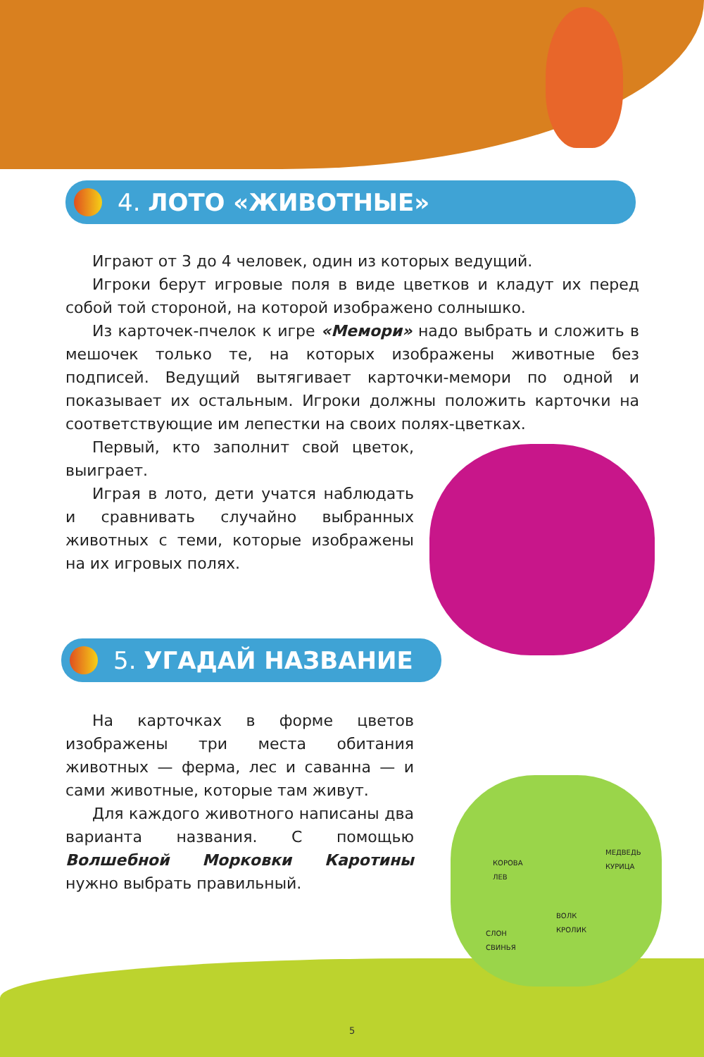4. ЛОТО «ЖИВОТНЫЕ»
Играют от 3 до 4 человек, один из которых ведущий.
Игроки берут игровые поля в виде цветков и кладут их перед собой той стороной, на которой изображено солнышко.
Из карточек-пчелок к игре «Мемори» надо выбрать и сложить в мешочек только те, на которых изображены животные без подписей. Ведущий вытягивает карточки-мемори по одной и показывает их остальным. Игроки должны положить карточки на соответствующие им лепестки на своих полях-цветках.
Первый, кто заполнит свой цветок, выиграет.
Играя в лото, дети учатся наблюдать и сравнивать случайно выбранных животных с теми, которые изображены на их игровых полях.
5. УГАДАЙ НАЗВАНИЕ
На карточках в форме цветов изображены три места обитания животных — ферма, лес и саванна — и сами животные, которые там живут.
Для каждого животного написаны два варианта названия. С помощью Волшебной Морковки Каротины нужно выбрать правильный.
КОРОВА
ЛЕВ
МЕДВЕДЬ
КУРИЦА
ВОЛК
КРОЛИК
СЛОН
СВИНЬЯ
5